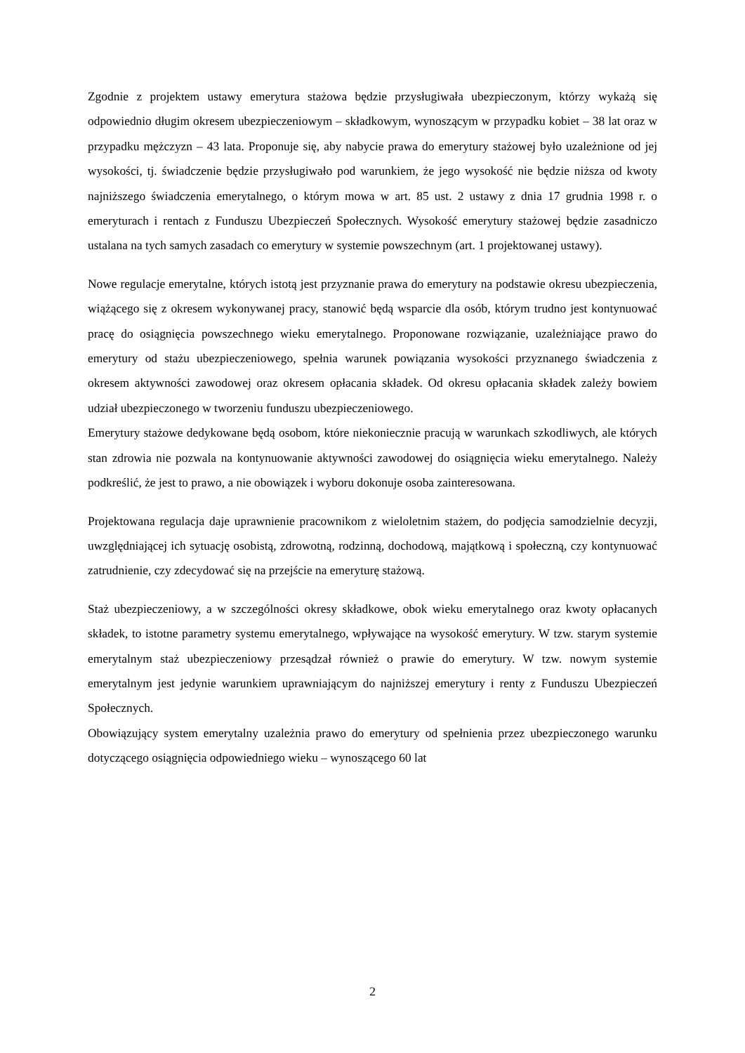Zgodnie z projektem ustawy emerytura stażowa będzie przysługiwała ubezpieczonym, którzy wykażą się odpowiednio długim okresem ubezpieczeniowym – składkowym, wynoszącym w przypadku kobiet – 38 lat oraz w przypadku mężczyzn – 43 lata. Proponuje się, aby nabycie prawa do emerytury stażowej było uzależnione od jej wysokości, tj. świadczenie będzie przysługiwało pod warunkiem, że jego wysokość nie będzie niższa od kwoty najniższego świadczenia emerytalnego, o którym mowa w art. 85 ust. 2 ustawy z dnia 17 grudnia 1998 r. o emeryturach i rentach z Funduszu Ubezpieczeń Społecznych. Wysokość emerytury stażowej będzie zasadniczo ustalana na tych samych zasadach co emerytury w systemie powszechnym (art. 1 projektowanej ustawy).
Nowe regulacje emerytalne, których istotą jest przyznanie prawa do emerytury na podstawie okresu ubezpieczenia, wiążącego się z okresem wykonywanej pracy, stanowić będą wsparcie dla osób, którym trudno jest kontynuować pracę do osiągnięcia powszechnego wieku emerytalnego. Proponowane rozwiązanie, uzależniające prawo do emerytury od stażu ubezpieczeniowego, spełnia warunek powiązania wysokości przyznanego świadczenia z okresem aktywności zawodowej oraz okresem opłacania składek. Od okresu opłacania składek zależy bowiem udział ubezpieczonego w tworzeniu funduszu ubezpieczeniowego.
Emerytury stażowe dedykowane będą osobom, które niekoniecznie pracują w warunkach szkodliwych, ale których stan zdrowia nie pozwala na kontynuowanie aktywności zawodowej do osiągnięcia wieku emerytalnego. Należy podkreślić, że jest to prawo, a nie obowiązek i wyboru dokonuje osoba zainteresowana.
Projektowana regulacja daje uprawnienie pracownikom z wieloletnim stażem, do podjęcia samodzielnie decyzji, uwzględniającej ich sytuację osobistą, zdrowotną, rodzinną, dochodową, majątkową i społeczną, czy kontynuować zatrudnienie, czy zdecydować się na przejście na emeryturę stażową.
Staż ubezpieczeniowy, a w szczególności okresy składkowe, obok wieku emerytalnego oraz kwoty opłacanych składek, to istotne parametry systemu emerytalnego, wpływające na wysokość emerytury. W tzw. starym systemie emerytalnym staż ubezpieczeniowy przesądzał również o prawie do emerytury. W tzw. nowym systemie emerytalnym jest jedynie warunkiem uprawniającym do najniższej emerytury i renty z Funduszu Ubezpieczeń Społecznych.
Obowiązujący system emerytalny uzależnia prawo do emerytury od spełnienia przez ubezpieczonego warunku dotyczącego osiągnięcia odpowiedniego wieku – wynoszącego 60 lat
2